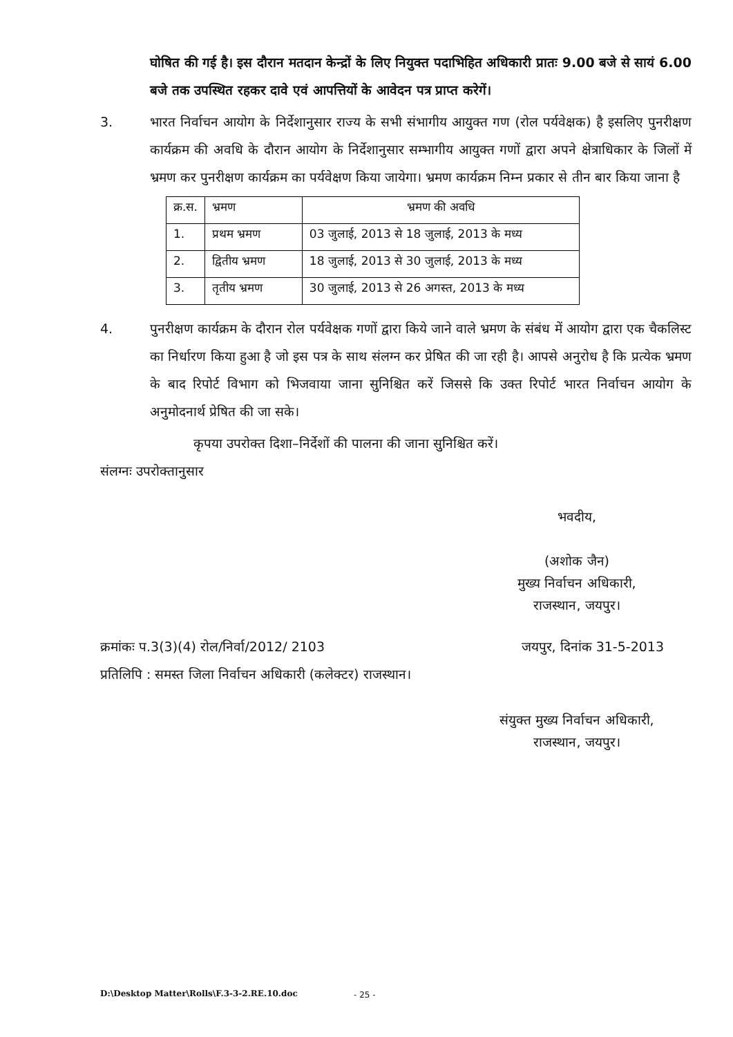घोषित की गई है। इस दौरान मतदान केन्द्रों के लिए नियुक्त पदाभिहित अधिकारी प्रातः 9.00 बजे से सायं 6.00 बजे तक उपस्थित रहकर दावे एवं आपत्तियों के आवेदन पत्र प्राप्त करेगें।
3. भारत निर्वाचन आयोग के निर्देशानुसार राज्य के सभी संभागीय आयुक्त गण (रोल पर्यवेक्षक) है इसलिए पुनरीक्षण कार्यक्रम की अवधि के दौरान आयोग के निर्देशानुसार सम्भागीय आयुक्त गणों द्वारा अपने क्षेत्राधिकार के जिलों में भ्रमण कर पुनरीक्षण कार्यक्रम का पर्यवेक्षण किया जायेगा। भ्रमण कार्यक्रम निम्न प्रकार से तीन बार किया जाना है
| क्र.स. | भ्रमण | भ्रमण की अवधि |
| --- | --- | --- |
| 1. | प्रथम भ्रमण | 03 जुलाई, 2013 से 18 जुलाई, 2013 के मध्य |
| 2. | द्वितीय भ्रमण | 18 जुलाई, 2013 से 30 जुलाई, 2013 के मध्य |
| 3. | तृतीय भ्रमण | 30 जुलाई, 2013 से 26 अगस्त, 2013 के मध्य |
4. पुनरीक्षण कार्यक्रम के दौरान रोल पर्यवेक्षक गणों द्वारा किये जाने वाले भ्रमण के संबंध में आयोग द्वारा एक चैकलिस्ट का निर्धारण किया हुआ है जो इस पत्र के साथ संलग्न कर प्रेषित की जा रही है। आपसे अनुरोध है कि प्रत्येक भ्रमण के बाद रिपोर्ट विभाग को भिजवाया जाना सुनिश्चित करें जिससे कि उक्त रिपोर्ट भारत निर्वाचन आयोग के अनुमोदनार्थ प्रेषित की जा सके।
कृपया उपरोक्त दिशा–निर्देशों की पालना की जाना सुनिश्चित करें।
संलग्नः उपरोक्तानुसार
भवदीय,
(अशोक जैन)
मुख्य निर्वाचन अधिकारी,
राजस्थान, जयपुर।
क्रमांकः प.3(3)(4) रोल/निर्वा/2012/ 2103 जयपुर, दिनांक 31-5-2013
प्रतिलिपि : समस्त जिला निर्वाचन अधिकारी (कलेक्टर) राजस्थान।
संयुक्त मुख्य निर्वाचन अधिकारी,
राजस्थान, जयपुर।
D:\Desktop Matter\Rolls\F.3-3-2.RE.10.doc
- 25 -